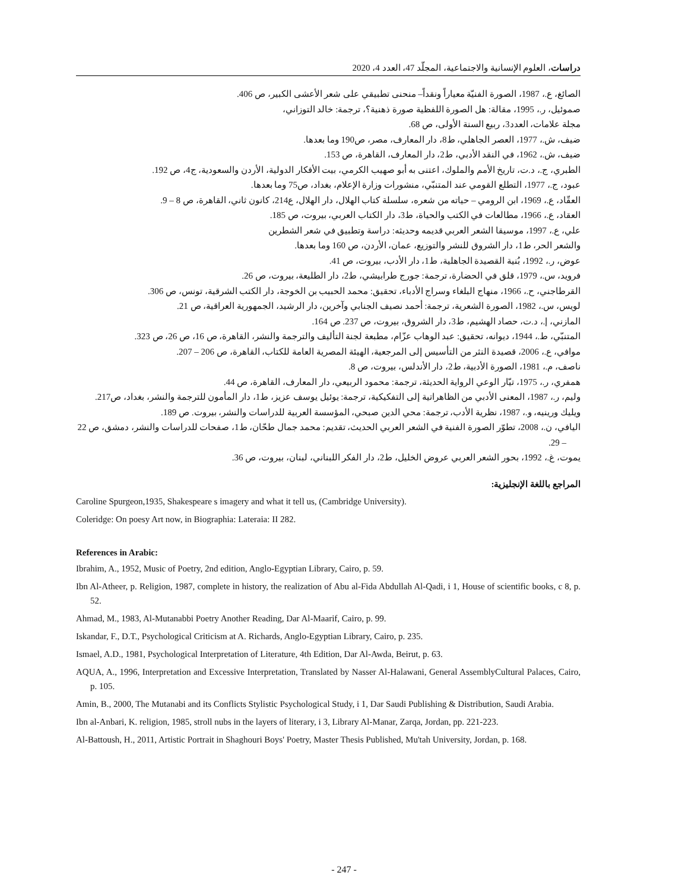دراسات، العلوم الإنسانية والاجتماعية، المجلّد 47، العدد 4، 2020
الصائغ، ع.، 1987، الصورة الفنيّة معياراً ونقداً– منحنى تطبيقي على شعر الأعشى الكبير، ص 406.
صموئيل، ر.، 1995، مقالة: هل الصورة اللفظية صورة ذهنية؟، ترجمة: خالد التوزاني،
مجلة علامات، العدد3، ربيع السنة الأولى، ص 68.
ضيف، ش.، 1977، العصر الجاهلي، ط8، دار المعارف، مصر، ص190 وما بعدها.
ضيف، ش.، 1962، في النقد الأدبي، ط2، دار المعارف، القاهرة، ص 153.
الطبري، ج.، د.ت، تاريخ الأمم والملوك، اعتنى به أبو صهيب الكرمي، بيت الأفكار الدولية، الأردن والسعودية، ج4، ص 192.
عبود، ج.، 1977، التطلع القومي عند المتنبّي، منشورات وزارة الإعلام، بغداد، ص75 وما بعدها.
العقّاد، ع.، 1969، ابن الرومي – حياته من شعره، سلسلة كتاب الهلال، دار الهلال، ع214، كانون ثاني، القاهرة، ص 8 – 9.
العقاد، ع.، 1966، مطالعات في الكتب والحياة، ط3، دار الكتاب العربي، بيروت، ص 185.
علي، ع.، 1997، موسيقا الشعر العربي قديمه وحديثه: دراسة وتطبيق في شعر الشطرين
والشعر الحر، ط1، دار الشروق للنشر والتوزيع، عمان، الأردن، ص 160 وما بعدها.
عوض، ر.، 1992، بُنية القصيدة الجاهلية، ط1، دار الأدب، بيروت، ص 41.
فرويد، س.، 1979، قلق في الحضارة، ترجمة: جورج طرابيشي، ط2، دار الطليعة، بيروت، ص 26.
القرطاجني، ح.، 1966، منهاج البلغاء وسراج الأدباء، تحقيق: محمد الحبيب بن الخوجة، دار الكتب الشرقية، تونس، ص 306.
لويس، س.، 1982، الصورة الشعرية، ترجمة: أحمد نصيف الجنابي وآخرين، دار الرشيد، الجمهورية العراقية، ص 21.
المازني، إ.، د.ت، حصاد الهشيم، ط3، دار الشروق، بيروت، ص 237. ص 164.
المتنبّي، ط.، 1944، ديوانه، تحقيق: عبد الوهاب عزّام، مطبعة لجنة التأليف والترجمة والنشر، القاهرة، ص 16، ص 26، ص 323.
موافي، ع.، 2006، قصيدة النثر من التأسيس إلى المرجعية، الهيئة المصرية العامة للكتاب، القاهرة، ص 206 – 207.
ناصف، م.، 1981، الصورة الأدبية، ط2، دار الأندلس، بيروت، ص 8.
همفري، ر.، 1975، تيّار الوعي الرواية الحديثة، ترجمة: محمود الربيعي، دار المعارف، القاهرة، ص 44.
وليم، ر.، 1987، المعنى الأدبي من الظاهراتية إلى التفكيكية، ترجمة: يوئيل يوسف عزيز، ط1، دار المأمون للترجمة والنشر، بغداد، ص217.
ويليك ورينيه، و.، 1987، نظرية الأدب، ترجمة: محي الدين صبحي، المؤسسة العربية للدراسات والنشر، بيروت. ص 189.
اليافي، ن.، 2008، تطوّر الصورة الفنية في الشعر العربي الحديث، تقديم: محمد جمال طحّان، ط1، صفحات للدراسات والنشر، دمشق، ص 22 – 29.
يموت، غ.، 1992، بحور الشعر العربي عروض الخليل، ط2، دار الفكر اللبناني، لبنان، بيروت، ص 36.
المراجع باللغة الإنجليزية:
Caroline Spurgeon,1935, Shakespeare s imagery and what it tell us, (Cambridge University).
Coleridge: On poesy Art now, in Biographia: Lateraia: II 282.
References in Arabic:
Ibrahim, A., 1952, Music of Poetry, 2nd edition, Anglo-Egyptian Library, Cairo, p. 59.
Ibn Al-Atheer, p. Religion, 1987, complete in history, the realization of Abu al-Fida Abdullah Al-Qadi, i 1, House of scientific books, c 8, p. 52.
Ahmad, M., 1983, Al-Mutanabbi Poetry Another Reading, Dar Al-Maarif, Cairo, p. 99.
Iskandar, F., D.T., Psychological Criticism at A. Richards, Anglo-Egyptian Library, Cairo, p. 235.
Ismael, A.D., 1981, Psychological Interpretation of Literature, 4th Edition, Dar Al-Awda, Beirut, p. 63.
AQUA, A., 1996, Interpretation and Excessive Interpretation, Translated by Nasser Al-Halawani, General AssemblyCultural Palaces, Cairo, p. 105.
Amin, B., 2000, The Mutanabi and its Conflicts Stylistic Psychological Study, i 1, Dar Saudi Publishing & Distribution, Saudi Arabia.
Ibn al-Anbari, K. religion, 1985, stroll nubs in the layers of literary, i 3, Library Al-Manar, Zarqa, Jordan, pp. 221-223.
Al-Battoush, H., 2011, Artistic Portrait in Shaghouri Boys' Poetry, Master Thesis Published, Mu'tah University, Jordan, p. 168.
- 247 -